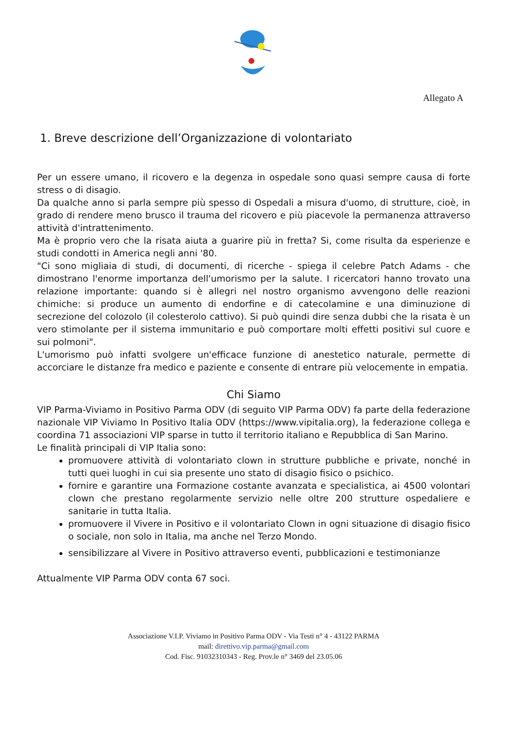Allegato A
1. Breve descrizione dell’Organizzazione di volontariato
Per un essere umano, il ricovero e la degenza in ospedale sono quasi sempre causa di forte stress o di disagio.
Da qualche anno si parla sempre più spesso di Ospedali a misura d'uomo, di strutture, cioè, in grado di rendere meno brusco il trauma del ricovero e più piacevole la permanenza attraverso attività d'intrattenimento.
Ma è proprio vero che la risata aiuta a guarire più in fretta? Si, come risulta da esperienze e studi condotti in America negli anni '80.
"Ci sono migliaia di studi, di documenti, di ricerche - spiega il celebre Patch Adams - che dimostrano l'enorme importanza dell'umorismo per la salute. I ricercatori hanno trovato una relazione importante: quando si è allegri nel nostro organismo avvengono delle reazioni chimiche: si produce un aumento di endorfine e di catecolamine e una diminuzione di secrezione del colozolo (il colesterolo cattivo). Si può quindi dire senza dubbi che la risata è un vero stimolante per il sistema immunitario e può comportare molti effetti positivi sul cuore e sui polmoni".
L'umorismo può infatti svolgere un'efficace funzione di anestetico naturale, permette di accorciare le distanze fra medico e paziente e consente di entrare più velocemente in empatia.
Chi Siamo
VIP Parma-Viviamo in Positivo Parma ODV (di seguito VIP Parma ODV) fa parte della federazione nazionale VIP Viviamo In Positivo Italia ODV (https://www.vipitalia.org), la federazione collega e coordina 71 associazioni VIP sparse in tutto il territorio italiano e Repubblica di San Marino.
Le finalità principali di VIP Italia sono:
promuovere attività di volontariato clown in strutture pubbliche e private, nonché in tutti quei luoghi in cui sia presente uno stato di disagio fisico o psichico.
fornire e garantire una Formazione costante avanzata e specialistica, ai 4500 volontari clown che prestano regolarmente servizio nelle oltre 200 strutture ospedaliere e sanitarie in tutta Italia.
promuovere il Vivere in Positivo e il volontariato Clown in ogni situazione di disagio fisico o sociale, non solo in Italia, ma anche nel Terzo Mondo.
sensibilizzare al Vivere in Positivo attraverso eventi, pubblicazioni e testimonianze
Attualmente VIP Parma ODV conta 67 soci.
Associazione V.I.P. Viviamo in Positivo Parma ODV - Via Testi n° 4 - 43122 PARMA
mail: direttivo.vip.parma@gmail.com
Cod. Fisc. 91032310343 - Reg. Prov.le n° 3469 del 23.05.06